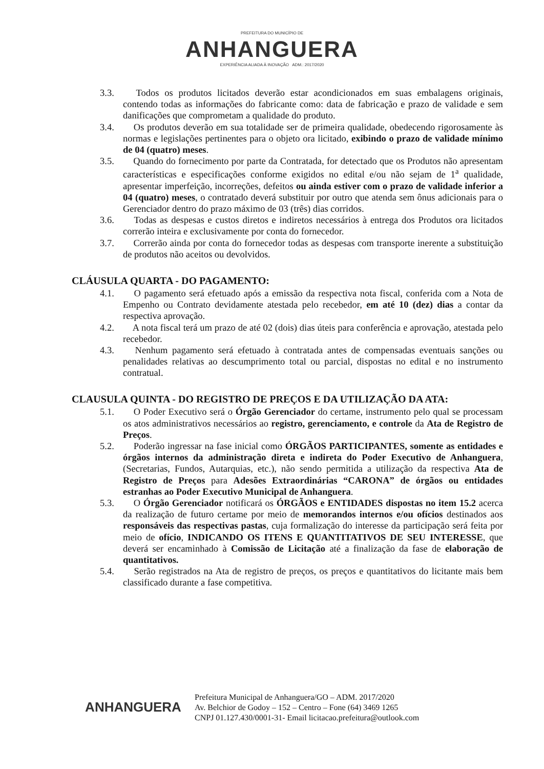PREFEITURA DO MUNICÍPIO DE
ANHANGUERA
EXPERIÊNCIA ALIADA À INOVAÇÃO ADM.: 2017/2020
3.3. Todos os produtos licitados deverão estar acondicionados em suas embalagens originais, contendo todas as informações do fabricante como: data de fabricação e prazo de validade e sem danificações que comprometam a qualidade do produto.
3.4. Os produtos deverão em sua totalidade ser de primeira qualidade, obedecendo rigorosamente às normas e legislações pertinentes para o objeto ora licitado, exibindo o prazo de validade mínimo de 04 (quatro) meses.
3.5. Quando do fornecimento por parte da Contratada, for detectado que os Produtos não apresentam características e especificações conforme exigidos no edital e/ou não sejam de 1<sup>a</sup> qualidade, apresentar imperfeição, incorreções, defeitos ou ainda estiver com o prazo de validade inferior a 04 (quatro) meses, o contratado deverá substituir por outro que atenda sem ônus adicionais para o Gerenciador dentro do prazo máximo de 03 (três) dias corridos.
3.6. Todas as despesas e custos diretos e indiretos necessários à entrega dos Produtos ora licitados correrão inteira e exclusivamente por conta do fornecedor.
3.7. Correrão ainda por conta do fornecedor todas as despesas com transporte inerente a substituição de produtos não aceitos ou devolvidos.
CLÁUSULA QUARTA - DO PAGAMENTO:
4.1. O pagamento será efetuado após a emissão da respectiva nota fiscal, conferida com a Nota de Empenho ou Contrato devidamente atestada pelo recebedor, em até 10 (dez) dias a contar da respectiva aprovação.
4.2. A nota fiscal terá um prazo de até 02 (dois) dias úteis para conferência e aprovação, atestada pelo recebedor.
4.3. Nenhum pagamento será efetuado à contratada antes de compensadas eventuais sanções ou penalidades relativas ao descumprimento total ou parcial, dispostas no edital e no instrumento contratual.
CLAUSULA QUINTA - DO REGISTRO DE PREÇOS E DA UTILIZAÇÃO DA ATA:
5.1. O Poder Executivo será o Órgão Gerenciador do certame, instrumento pelo qual se processam os atos administrativos necessários ao registro, gerenciamento, e controle da Ata de Registro de Preços.
5.2. Poderão ingressar na fase inicial como ÓRGÃOS PARTICIPANTES, somente as entidades e órgãos internos da administração direta e indireta do Poder Executivo de Anhanguera, (Secretarias, Fundos, Autarquias, etc.), não sendo permitida a utilização da respectiva Ata de Registro de Preços para Adesões Extraordinárias “CARONA” de órgãos ou entidades estranhas ao Poder Executivo Municipal de Anhanguera.
5.3. O Órgão Gerenciador notificará os ÓRGÃOS e ENTIDADES dispostas no item 15.2 acerca da realização de futuro certame por meio de memorandos internos e/ou ofícios destinados aos responsáveis das respectivas pastas, cuja formalização do interesse da participação será feita por meio de ofício, INDICANDO OS ITENS E QUANTITATIVOS DE SEU INTERESSE, que deverá ser encaminhado à Comissão de Licitação até a finalização da fase de elaboração de quantitativos.
5.4. Serão registrados na Ata de registro de preços, os preços e quantitativos do licitante mais bem classificado durante a fase competitiva.
ANHANGUERA
Prefeitura Municipal de Anhanguera/GO – ADM. 2017/2020
Av. Belchior de Godoy – 152 – Centro – Fone (64) 3469 1265
CNPJ 01.127.430/0001-31- Email licitacao.prefeitura@outlook.com